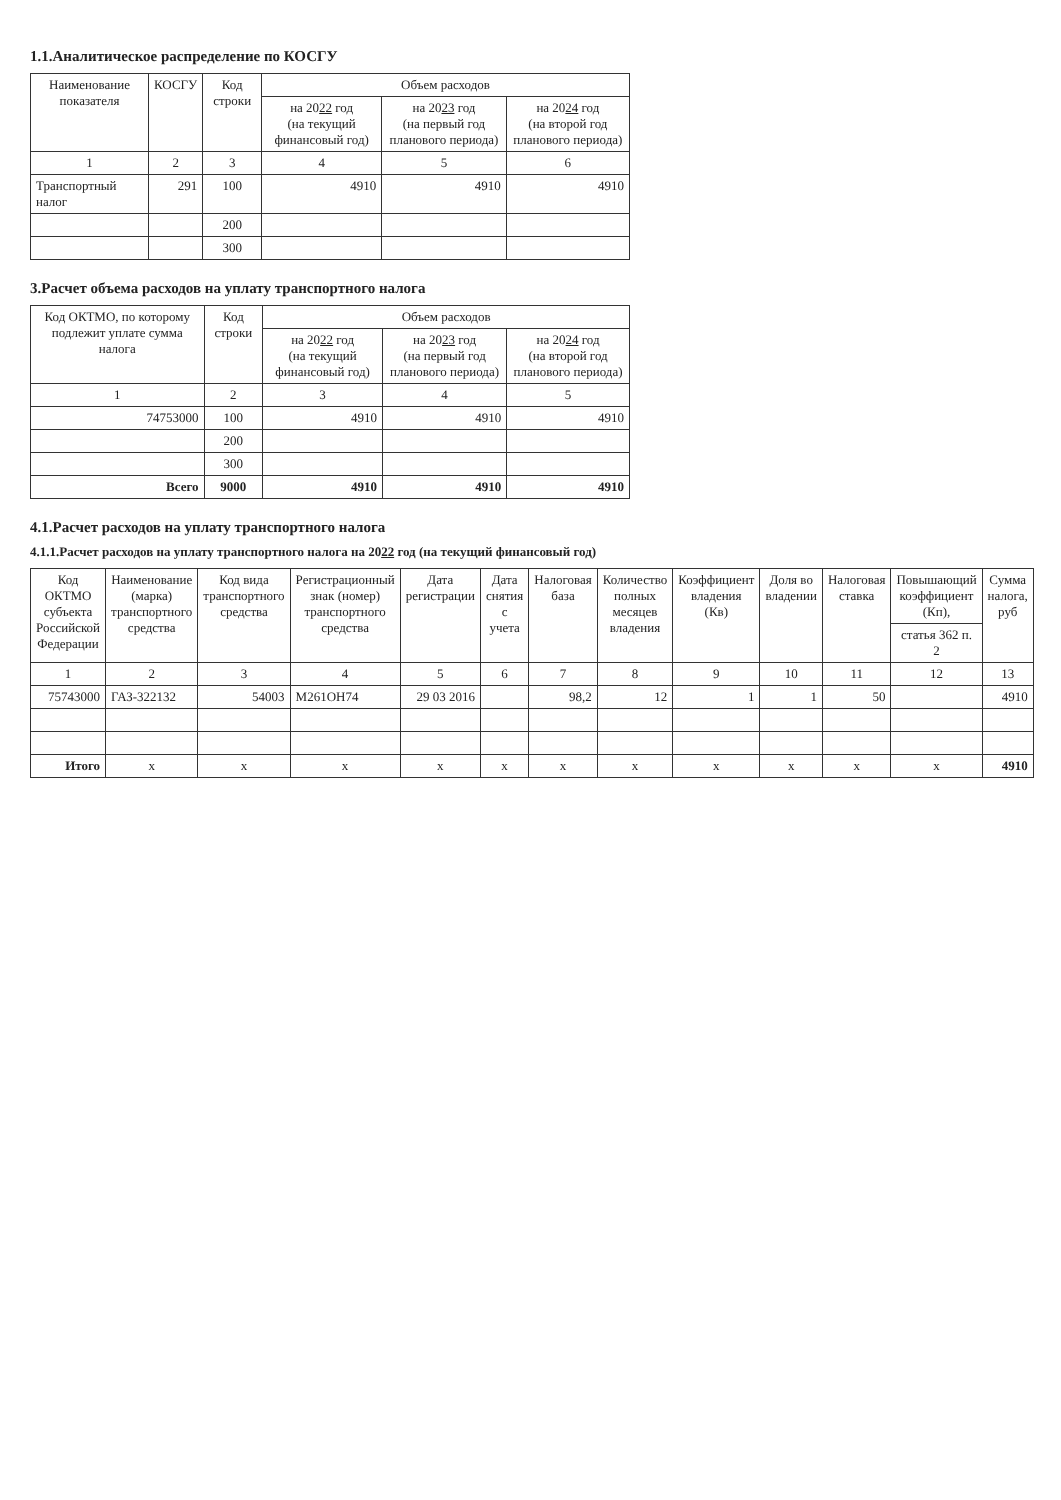1.1.Аналитическое распределение по КОСГУ
| Наименование показателя | КОСГУ | Код строки | Объем расходов | | |
| --- | --- | --- | --- | --- | --- |
| | | | на 20 22 год (на текущий финансовый год) | на 20 23 год (на первый год планового периода) | на 20 24 год (на второй год планового периода) |
| 1 | 2 | 3 | 4 | 5 | 6 |
| Транспортный налог | 291 | 100 | 4910 | 4910 | 4910 |
| | | 200 | | | |
| | | 300 | | | |
3.Расчет объема расходов на уплату транспортного налога
| Код ОКТМО, по которому подлежит уплате сумма налога | Код строки | Объем расходов | | |
| --- | --- | --- | --- | --- |
| | | на 20 22 год (на текущий финансовый год) | на 20 23 год (на первый год планового периода) | на 20 24 год (на второй год планового периода) |
| 1 | 2 | 3 | 4 | 5 |
| 74753000 | 100 | 4910 | 4910 | 4910 |
| | 200 | | | |
| | 300 | | | |
| Всего | 9000 | 4910 | 4910 | 4910 |
4.1.Расчет расходов на уплату транспортного налога
4.1.1.Расчет расходов на уплату транспортного налога на 2022 год (на текущий финансовый год)
| Код ОКТМО субъекта Российской Федерации | Наименование (марка) транспортного средства | Код вида транспортного средства | Регистрационный знак (номер) транспортного средства | Дата регистрации | Дата снятия с учета | Налоговая база | Количество полных месяцев владения | Коэффициент владения (Кв) | Доля во владении | Налоговая ставка | Повышающий коэффициент (Кп), | Сумма налога, руб |
| --- | --- | --- | --- | --- | --- | --- | --- | --- | --- | --- | --- | --- |
| | | | | | | | | | | | статья 362 п. 2 | |
| 1 | 2 | 3 | 4 | 5 | 6 | 7 | 8 | 9 | 10 | 11 | 12 | 13 |
| 75743000 | ГАЗ-322132 | 54003 | М261ОН74 | 29 03 2016 | | 98,2 | 12 | 1 | 1 | 50 | | 4910 |
| Итого | x | x | x | x | x | x | x | x | x | x | x | 4910 |